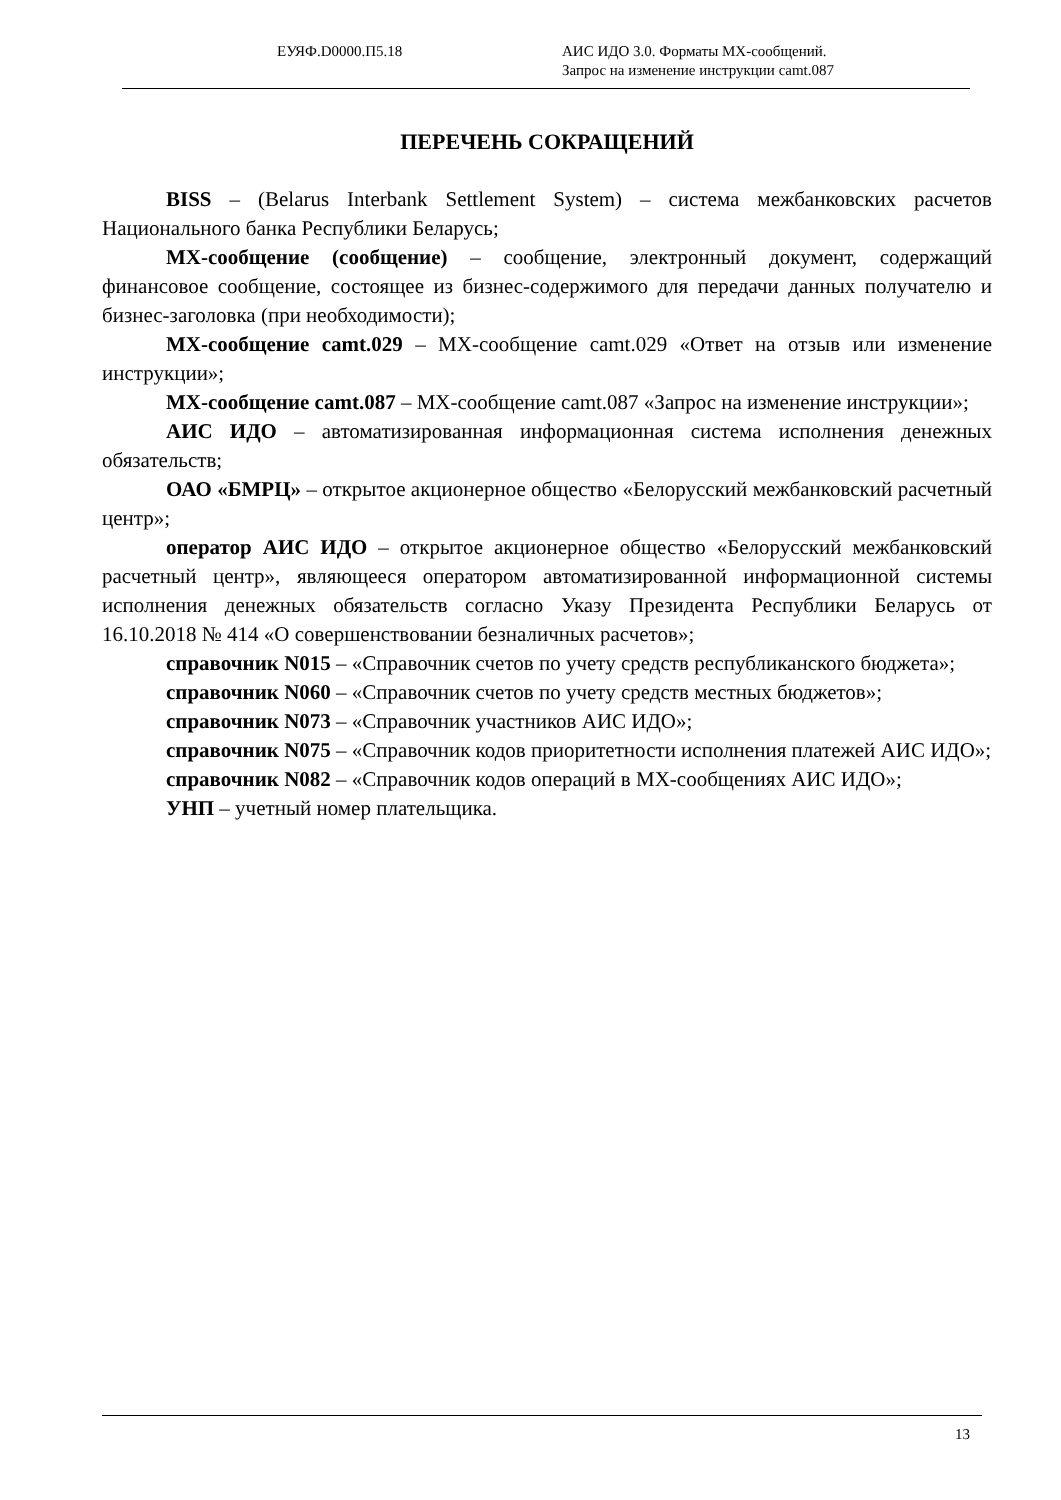ЕУЯФ.D0000.П5.18 АИС ИДО 3.0. Форматы MX-сообщений.
Запрос на изменение инструкции camt.087
ПЕРЕЧЕНЬ СОКРАЩЕНИЙ
BISS – (Belarus Interbank Settlement System) – система межбанковских расчетов Национального банка Республики Беларусь;
MX-сообщение (сообщение) – сообщение, электронный документ, содержащий финансовое сообщение, состоящее из бизнес-содержимого для передачи данных получателю и бизнес-заголовка (при необходимости);
MX-сообщение camt.029 – MX-сообщение camt.029 «Ответ на отзыв или изменение инструкции»;
MX-сообщение camt.087 – MX-сообщение camt.087 «Запрос на изменение инструкции»;
АИС ИДО – автоматизированная информационная система исполнения денежных обязательств;
ОАО «БМРЦ» – открытое акционерное общество «Белорусский межбанковский расчетный центр»;
оператор АИС ИДО – открытое акционерное общество «Белорусский межбанковский расчетный центр», являющееся оператором автоматизированной информационной системы исполнения денежных обязательств согласно Указу Президента Республики Беларусь от 16.10.2018 № 414 «О совершенствовании безналичных расчетов»;
справочник N015 – «Справочник счетов по учету средств республиканского бюджета»;
справочник N060 – «Справочник счетов по учету средств местных бюджетов»;
справочник N073 – «Справочник участников АИС ИДО»;
справочник N075 – «Справочник кодов приоритетности исполнения платежей АИС ИДО»;
справочник N082 – «Справочник кодов операций в MX-сообщениях АИС ИДО»;
УНП – учетный номер плательщика.
13